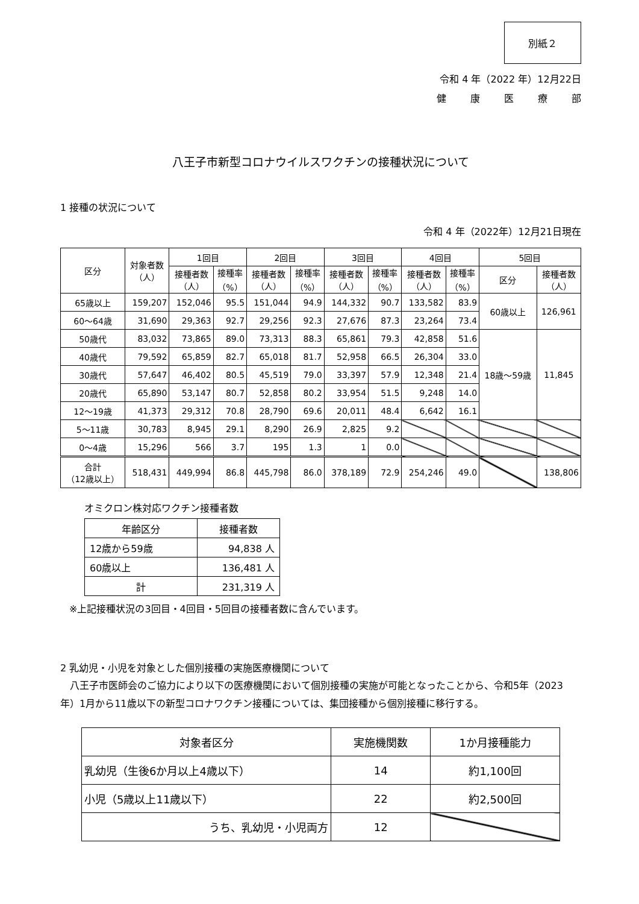別紙２
令和 4 年（2022 年）12月22日
健康医療部
八王子市新型コロナウイルスワクチンの接種状況について
1 接種の状況について
令和 4 年（2022年）12月21日現在
| 区分 | 対象者数 （人） | 1回目 | | 2回目 | | 3回目 | | 4回目 | | 5回目 | |
| --- | --- | --- | --- | --- | --- | --- | --- | --- | --- | --- | --- |
| | | 接種者数 （人） | 接種率 （%） | 接種者数 （人） | 接種率 （%） | 接種者数 （人） | 接種率 （%） | 接種者数 （人） | 接種率 （%） | 区分 | 接種者数 （人） |
| 65歳以上 | 159,207 | 152,046 | 95.5 | 151,044 | 94.9 | 144,332 | 90.7 | 133,582 | 83.9 | 60歳以上 | 126,961 |
| 60～64歳 | 31,690 | 29,363 | 92.7 | 29,256 | 92.3 | 27,676 | 87.3 | 23,264 | 73.4 | | |
| 50歳代 | 83,032 | 73,865 | 89.0 | 73,313 | 88.3 | 65,861 | 79.3 | 42,858 | 51.6 | 18歳～59歳 | 11,845 |
| 40歳代 | 79,592 | 65,859 | 82.7 | 65,018 | 81.7 | 52,958 | 66.5 | 26,304 | 33.0 | | |
| 30歳代 | 57,647 | 46,402 | 80.5 | 45,519 | 79.0 | 33,397 | 57.9 | 12,348 | 21.4 | | |
| 20歳代 | 65,890 | 53,147 | 80.7 | 52,858 | 80.2 | 33,954 | 51.5 | 9,248 | 14.0 | | |
| 12～19歳 | 41,373 | 29,312 | 70.8 | 28,790 | 69.6 | 20,011 | 48.4 | 6,642 | 16.1 | | |
| 5～11歳 | 30,783 | 8,945 | 29.1 | 8,290 | 26.9 | 2,825 | 9.2 | | | | |
| 0～4歳 | 15,296 | 566 | 3.7 | 195 | 1.3 | 1 | 0.0 | | | | |
| 合計 （12歳以上） | 518,431 | 449,994 | 86.8 | 445,798 | 86.0 | 378,189 | 72.9 | 254,246 | 49.0 | | 138,806 |
オミクロン株対応ワクチン接種者数
| 年齢区分 | 接種者数 |
| 12歳から59歳 | 94,838 人 |
| 60歳以上 | 136,481 人 |
| 計 | 231,319 人 |
※上記接種状況の3回目・4回目・5回目の接種者数に含んでいます。
2 乳幼児・小児を対象とした個別接種の実施医療機関について
八王子市医師会のご協力により以下の医療機関において個別接種の実施が可能となったことから、令和5年（2023年）1月から11歳以下の新型コロナワクチン接種については、集団接種から個別接種に移行する。
| 対象者区分 | 実施機関数 | 1か月接種能力 |
| 乳幼児（生後6か月以上4歳以下） | 14 | 約1,100回 |
| 小児（5歳以上11歳以下） | 22 | 約2,500回 |
| うち、乳幼児・小児両方 | 12 | |